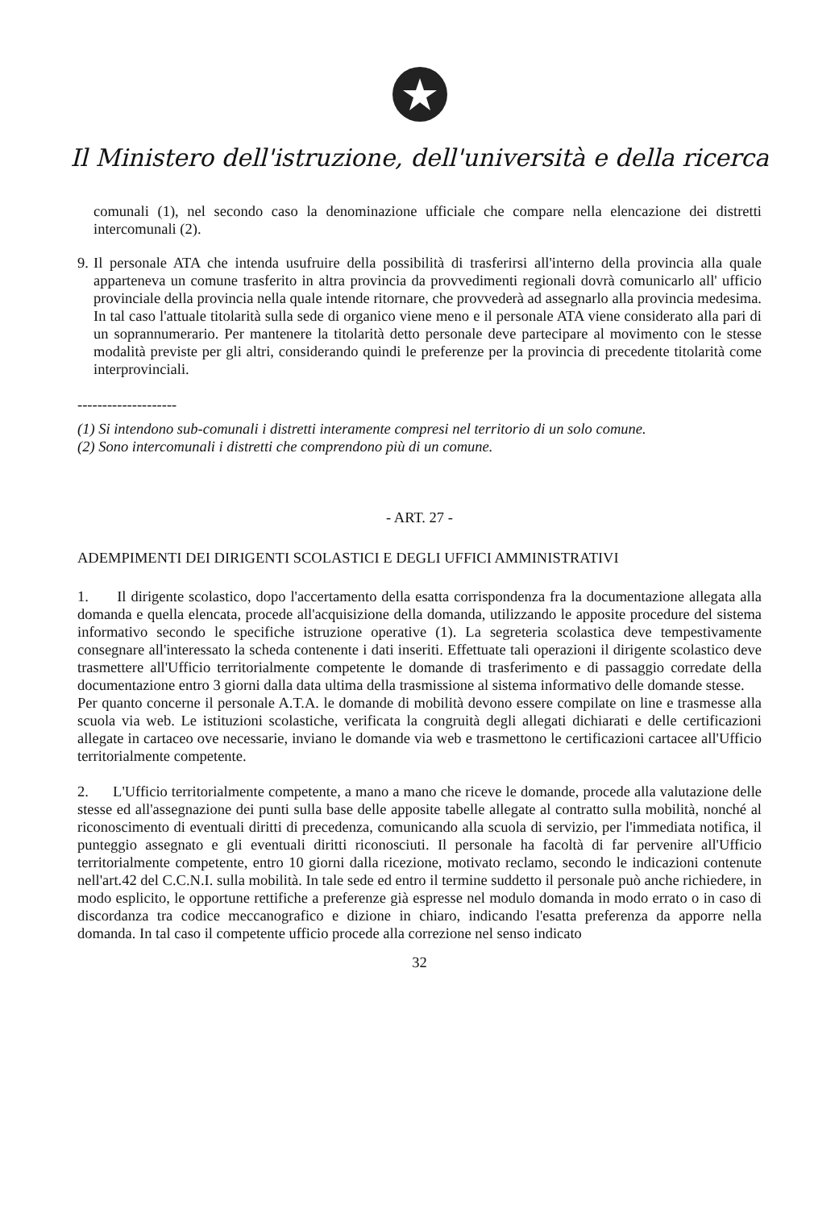Il Ministero dell'istruzione, dell'università e della ricerca
comunali (1), nel secondo caso la denominazione ufficiale che compare nella elencazione dei distretti intercomunali (2).
9.
Il personale ATA che intenda usufruire della possibilità di trasferirsi all'interno della provincia alla quale apparteneva un comune trasferito in altra provincia da provvedimenti regionali dovrà comunicarlo all' ufficio provinciale della provincia nella quale intende ritornare, che provvederà ad assegnarlo alla provincia medesima. In tal caso l'attuale titolarità sulla sede di organico viene meno e il personale ATA viene considerato alla pari di un soprannumerario. Per mantenere la titolarità detto personale deve partecipare al movimento con le stesse modalità previste per gli altri, considerando quindi le preferenze per la provincia di precedente titolarità come interprovinciali.
--------------------
(1) Si intendono sub-comunali i distretti interamente compresi nel territorio di un solo comune.
(2) Sono intercomunali i distretti che comprendono più di un comune.
- ART. 27 -
ADEMPIMENTI DEI DIRIGENTI SCOLASTICI E DEGLI UFFICI AMMINISTRATIVI
1. Il dirigente scolastico, dopo l'accertamento della esatta corrispondenza fra la documentazione allegata alla domanda e quella elencata, procede all'acquisizione della domanda, utilizzando le apposite procedure del sistema informativo secondo le specifiche istruzione operative (1). La segreteria scolastica deve tempestivamente consegnare all'interessato la scheda contenente i dati inseriti. Effettuate tali operazioni il dirigente scolastico deve trasmettere all'Ufficio territorialmente competente le domande di trasferimento e di passaggio corredate della documentazione entro 3 giorni dalla data ultima della trasmissione al sistema informativo delle domande stesse.
Per quanto concerne il personale A.T.A. le domande di mobilità devono essere compilate on line e trasmesse alla scuola via web. Le istituzioni scolastiche, verificata la congruità degli allegati dichiarati e delle certificazioni allegate in cartaceo ove necessarie, inviano le domande via web e trasmettono le certificazioni cartacee all'Ufficio territorialmente competente.
2. L'Ufficio territorialmente competente, a mano a mano che riceve le domande, procede alla valutazione delle stesse ed all'assegnazione dei punti sulla base delle apposite tabelle allegate al contratto sulla mobilità, nonché al riconoscimento di eventuali diritti di precedenza, comunicando alla scuola di servizio, per l'immediata notifica, il punteggio assegnato e gli eventuali diritti riconosciuti. Il personale ha facoltà di far pervenire all'Ufficio territorialmente competente, entro 10 giorni dalla ricezione, motivato reclamo, secondo le indicazioni contenute nell'art.42 del C.C.N.I. sulla mobilità. In tale sede ed entro il termine suddetto il personale può anche richiedere, in modo esplicito, le opportune rettifiche a preferenze già espresse nel modulo domanda in modo errato o in caso di discordanza tra codice meccanografico e dizione in chiaro, indicando l'esatta preferenza da apporre nella domanda. In tal caso il competente ufficio procede alla correzione nel senso indicato
32